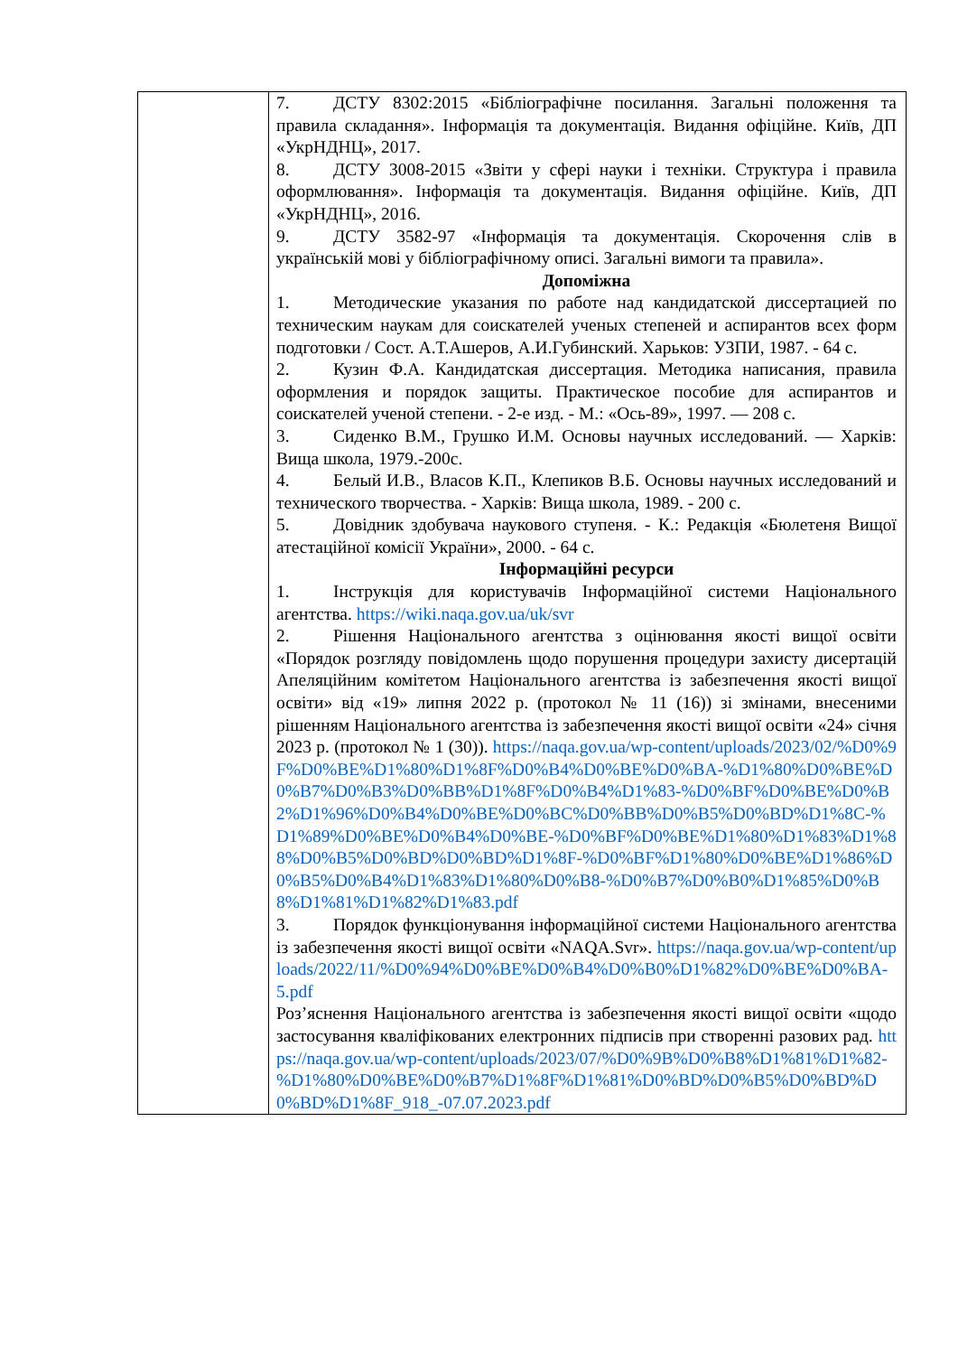| | 7. ДСТУ 8302:2015 «Бібліографічне посилання. Загальні положення та правила складання». Інформація та документація. Видання офіційне. Київ, ДП «УкрНДНЦ», 2017. 8. ДСТУ 3008-2015 «Звіти у сфері науки і техніки. Структура і правила оформлювання». Інформація та документація. Видання офіційне. Київ, ДП «УкрНДНЦ», 2016. 9. ДСТУ 3582-97 «Інформація та документація. Скорочення слів в українській мові у бібліографічному описі. Загальні вимоги та правила». Допоміжна 1. Методические указания по работе над кандидатской диссертацией по техническим наукам для соискателей ученых степеней и аспирантов всех форм подготовки / Сост. А.Т.Ашеров, А.И.Губинский. Харьков: УЗПИ, 1987. - 64 с. 2. Кузин Ф.А. Кандидатская диссертация. Методика написания, правила оформления и порядок защиты. Практическое пособие для аспирантов и соискателей ученой степени. - 2-е изд. - М.: «Ось-89», 1997. — 208 с. 3. Сиденко В.М., Грушко И.М. Основы научных исследований. — Харків: Вища школа, 1979.-200с. 4. Белый И.В., Власов К.П., Клепиков В.Б. Основы научных исследований и технического творчества. - Харків: Вища школа, 1989. - 200 с. 5. Довідник здобувача наукового ступеня. - К.: Редакція «Бюлетеня Вищої атестаційної комісії України», 2000. - 64 с. Інформаційні ресурси 1. Інструкція для користувачів Інформаційної системи Національного агентства. https://wiki.naqa.gov.ua/uk/svr 2. Рішення Національного агентства з оцінювання якості вищої освіти «Порядок розгляду повідомлень щодо порушення процедури захисту дисертацій Апеляційним комітетом Національного агентства із забезпечення якості вищої освіти» від «19» липня 2022 р. (протокол № 11 (16)) зі змінами, внесеними рішенням Національного агентства із забезпечення якості вищої освіти «24» січня 2023 р. (протокол № 1 (30)). https://naqa.gov.ua/wp-content/uploads/2023/02/%D0%9F%D0%BE%D1%80%D1%8F%D0%B4%D0%BE%D0%BA-%D1%80%D0%BE%D0%B7%D0%B3%D0%BB%D1%8F%D0%B4%D1%83-%D0%BF%D0%BE%D0%B2%D1%96%D0%B4%D0%BE%D0%BC%D0%BB%D0%B5%D0%BD%D1%8C-%D1%89%D0%BE%D0%B4%D0%BE-%D0%BF%D0%BE%D1%80%D1%83%D1%88%D0%B5%D0%BD%D0%BD%D1%8F-%D0%BF%D1%80%D0%BE%D1%86%D0%B5%D0%B4%D1%83%D1%80%D0%B8-%D0%B7%D0%B0%D1%85%D0%B8%D1%81%D1%82%D1%83.pdf 3. Порядок функціонування інформаційної системи Національного агентства із забезпечення якості вищої освіти «NAQA.Svr». https://naqa.gov.ua/wp-content/uploads/2022/11/%D0%94%D0%BE%D0%B4%D0%B0%D1%82%D0%BE%D0%BA-5.pdf Роз’яснення Національного агентства із забезпечення якості вищої освіти «щодо застосування кваліфікованих електронних підписів при створенні разових рад. https://naqa.gov.ua/wp-content/uploads/2023/07/%D0%9B%D0%B8%D1%81%D1%82-%D1%80%D0%BE%D0%B7%D1%8F%D1%81%D0%BD%D0%B5%D0%BD%D0%BD%D1%8F_918_-07.07.2023.pdf |